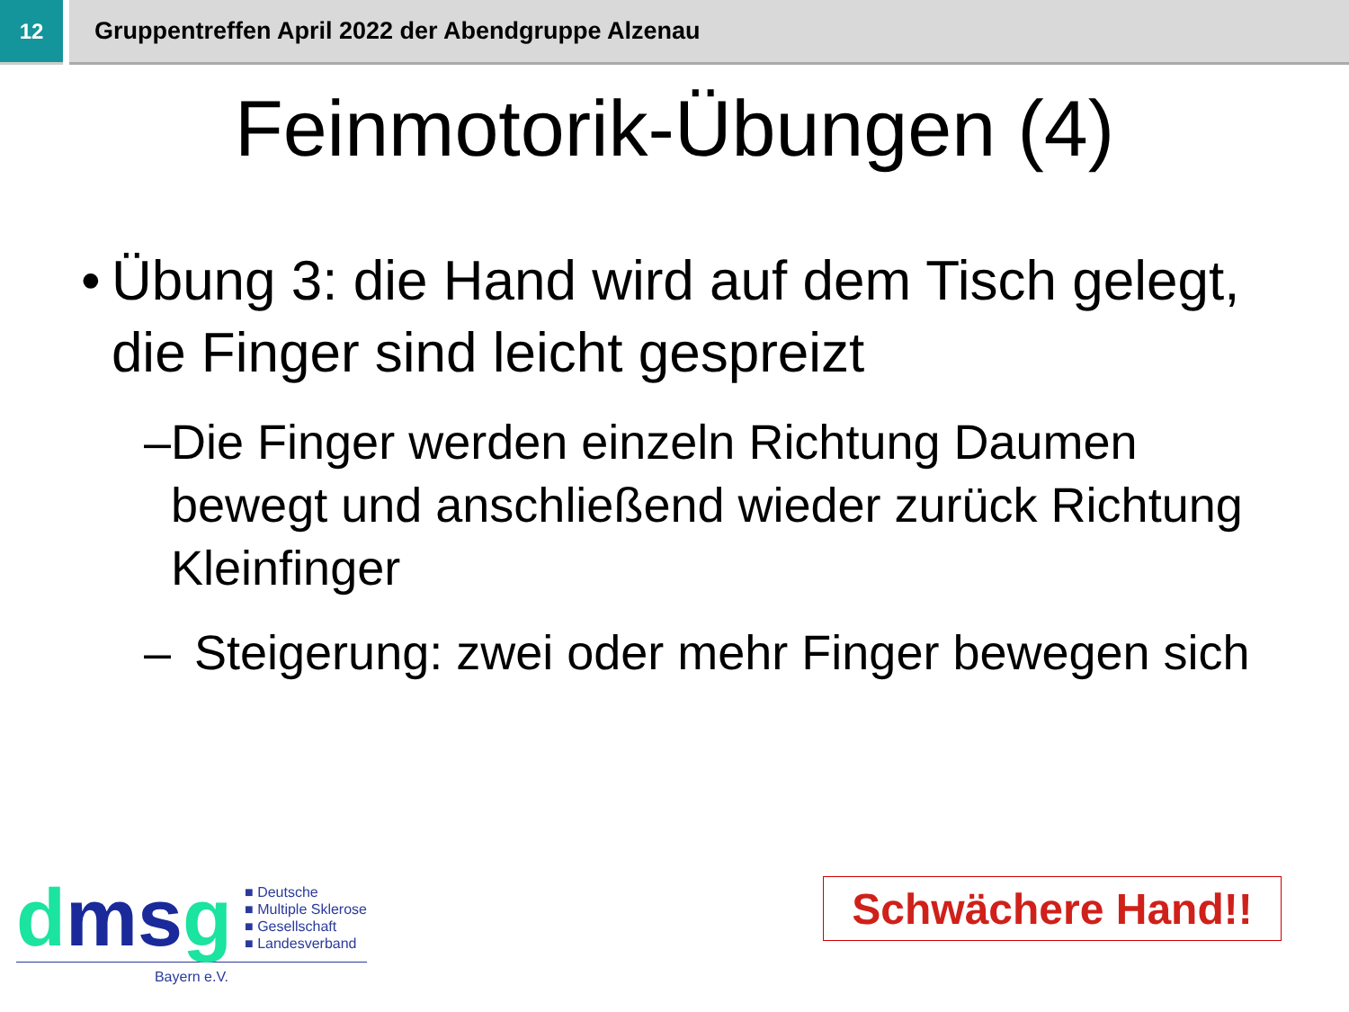12 Gruppentreffen April 2022 der Abendgruppe Alzenau
Feinmotorik-Übungen (4)
• Übung 3: die Hand wird auf dem Tisch gelegt, die Finger sind leicht gespreizt
– Die Finger werden einzeln Richtung Daumen bewegt und anschließend wieder zurück Richtung Kleinfinger
– Steigerung: zwei oder mehr Finger bewegen sich
dms g
■ Deutsche
■ Multiple Sklerose
■ Gesellschaft
■ Landesverband
Bayern e.V.
Schwächere Hand!!